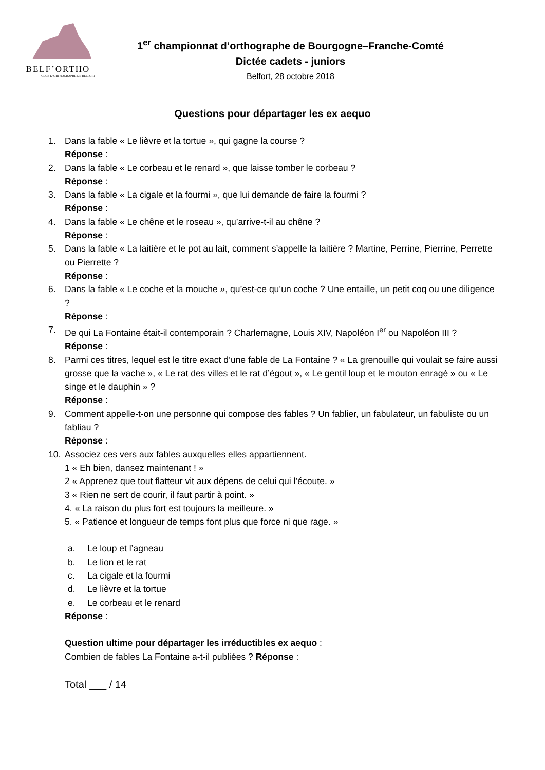BELF’ORTHO
CLUB D’ORTHOGRAPHE DE BELFORT
1<sup>er</sup> championnat d’orthographe de Bourgogne–Franche-Comté
Dictée cadets - juniors
Belfort, 28 octobre 2018
Questions pour départager les ex aequo
1. Dans la fable « Le lièvre et la tortue », qui gagne la course ?
Réponse :
2. Dans la fable « Le corbeau et le renard », que laisse tomber le corbeau ?
Réponse :
3. Dans la fable « La cigale et la fourmi », que lui demande de faire la fourmi ?
Réponse :
4. Dans la fable « Le chêne et le roseau », qu’arrive-t-il au chêne ?
Réponse :
5. Dans la fable « La laitière et le pot au lait, comment s’appelle la laitière ? Martine, Perrine, Pierrine, Perrette ou Pierrette ?
Réponse :
6. Dans la fable « Le coche et la mouche », qu’est-ce qu’un coche ? Une entaille, un petit coq ou une diligence ?
Réponse :
7. De qui La Fontaine était-il contemporain ? Charlemagne, Louis XIV, Napoléon I<sup>er</sup> ou Napoléon III ?
Réponse :
8. Parmi ces titres, lequel est le titre exact d’une fable de La Fontaine ? « La grenouille qui voulait se faire aussi grosse que la vache », « Le rat des villes et le rat d’égout », « Le gentil loup et le mouton enragé » ou « Le singe et le dauphin » ?
Réponse :
9. Comment appelle-t-on une personne qui compose des fables ? Un fablier, un fabulateur, un fabuliste ou un fabliau ?
Réponse :
10. Associez ces vers aux fables auxquelles elles appartiennent.
1 « Eh bien, dansez maintenant ! »
2 « Apprenez que tout flatteur vit aux dépens de celui qui l’écoute. »
3 « Rien ne sert de courir, il faut partir à point. »
4. « La raison du plus fort est toujours la meilleure. »
5. « Patience et longueur de temps font plus que force ni que rage. »
a. Le loup et l’agneau
b. Le lion et le rat
c. La cigale et la fourmi
d. Le lièvre et la tortue
e. Le corbeau et le renard
Réponse :
Question ultime pour départager les irréductibles ex aequo :
Combien de fables La Fontaine a-t-il publiées ? Réponse :
Total ___ / 14